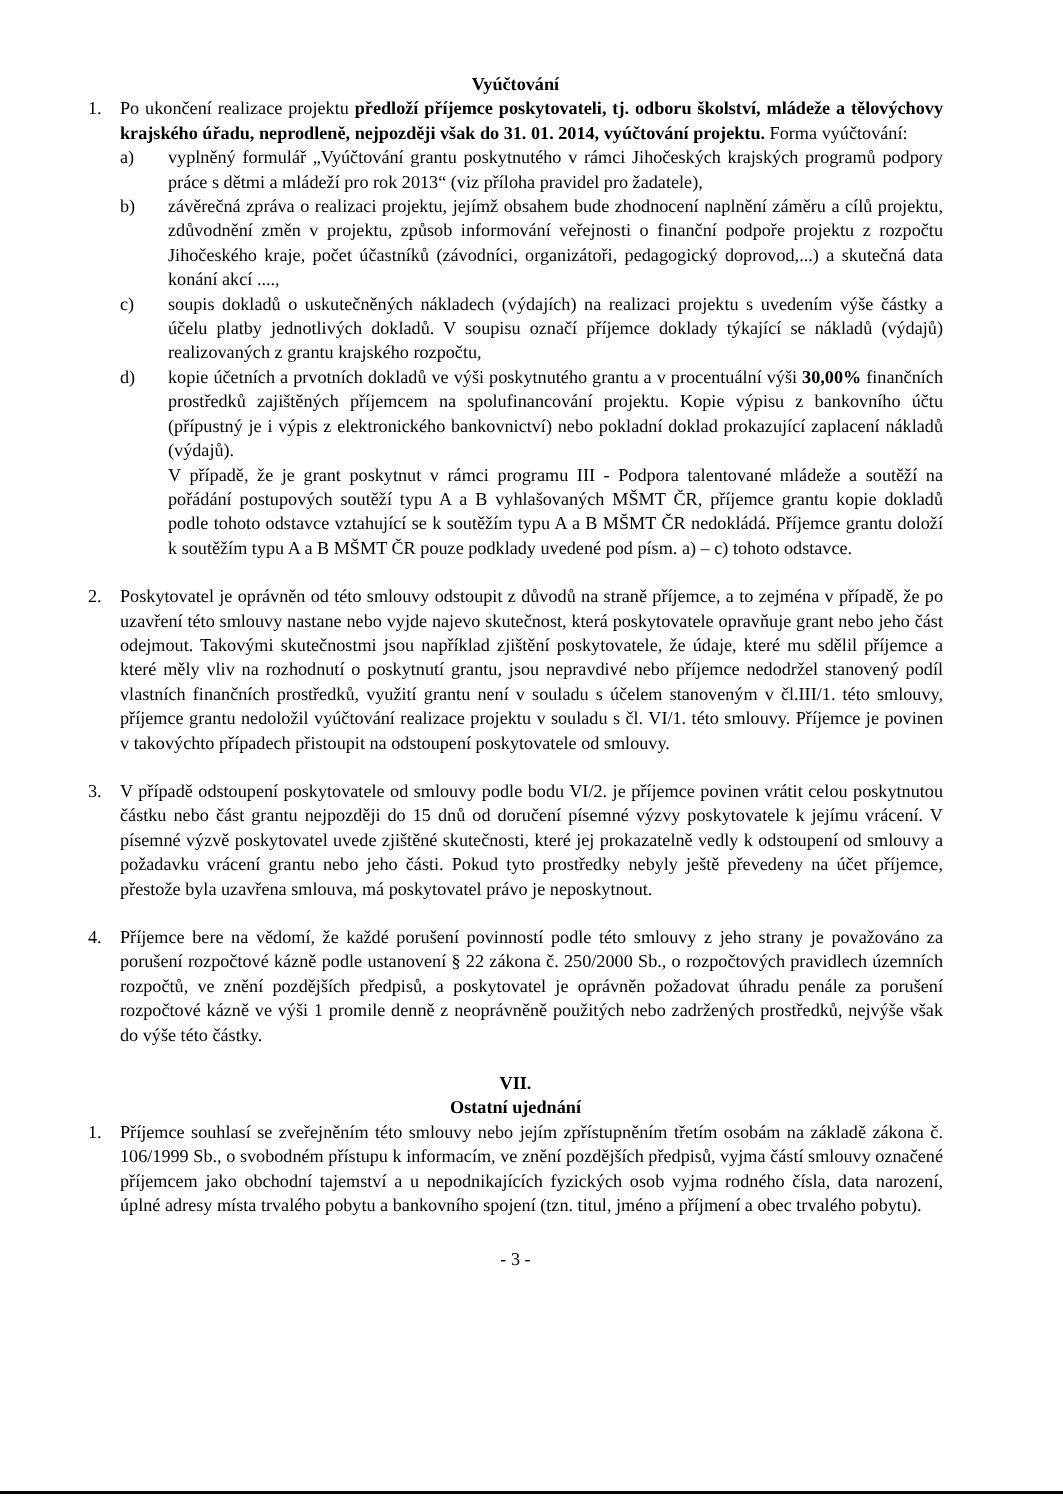Vyúčtování
1. Po ukončení realizace projektu předloží příjemce poskytovateli, tj. odboru školství, mládeže a tělovýchovy krajského úřadu, neprodleně, nejpozději však do 31. 01. 2014, vyúčtování projektu. Forma vyúčtování:
a) vyplněný formulář „Vyúčtování grantu poskytnutého v rámci Jihočeských krajských programů podpory práce s dětmi a mládeží pro rok 2013“ (viz příloha pravidel pro žadatele),
b) závěrečná zpráva o realizaci projektu, jejímž obsahem bude zhodnocení naplnění záměru a cílů projektu, zdůvodnění změn v projektu, způsob informování veřejnosti o finanční podpoře projektu z rozpočtu Jihočeského kraje, počet účastníků (závodníci, organizátoři, pedagogický doprovod,...) a skutečná data konání akcí ....,
c) soupis dokladů o uskutečněných nákladech (výdajích) na realizaci projektu s uvedením výše částky a účelu platby jednotlivých dokladů. V soupisu označí příjemce doklady týkající se nákladů (výdajů) realizovaných z grantu krajského rozpočtu,
d) kopie účetních a prvotních dokladů ve výši poskytnutého grantu a v procentuální výši 30,00% finančních prostředků zajištěných příjemcem na spolufinancování projektu. Kopie výpisu z bankovního účtu (přípustný je i výpis z elektronického bankovnictví) nebo pokladní doklad prokazující zaplacení nákladů (výdajů).
V případě, že je grant poskytnut v rámci programu III - Podpora talentované mládeže a soutěží na pořádání postupových soutěží typu A a B vyhlašovaných MŠMT ČR, příjemce grantu kopie dokladů podle tohoto odstavce vztahující se k soutěžím typu A a B MŠMT ČR nedokládá. Příjemce grantu doloží k soutěžím typu A a B MŠMT ČR pouze podklady uvedené pod písm. a) – c) tohoto odstavce.
2. Poskytovatel je oprávněn od této smlouvy odstoupit z důvodů na straně příjemce, a to zejména v případě, že po uzavření této smlouvy nastane nebo vyjde najevo skutečnost, která poskytovatele opravňuje grant nebo jeho část odejmout. Takovými skutečnostmi jsou například zjištění poskytovatele, že údaje, které mu sdělil příjemce a které měly vliv na rozhodnutí o poskytnutí grantu, jsou nepravdivé nebo příjemce nedodržel stanovený podíl vlastních finančních prostředků, využití grantu není v souladu s účelem stanoveným v čl.III/1. této smlouvy, příjemce grantu nedoložil vyúčtování realizace projektu v souladu s čl. VI/1. této smlouvy. Příjemce je povinen v takovýchto případech přistoupit na odstoupení poskytovatele od smlouvy.
3. V případě odstoupení poskytovatele od smlouvy podle bodu VI/2. je příjemce povinen vrátit celou poskytnutou částku nebo část grantu nejpozději do 15 dnů od doručení písemné výzvy poskytovatele k jejímu vrácení. V písemné výzvě poskytovatel uvede zjištěné skutečnosti, které jej prokazatelně vedly k odstoupení od smlouvy a požadavku vrácení grantu nebo jeho části. Pokud tyto prostředky nebyly ještě převedeny na účet příjemce, přestože byla uzavřena smlouva, má poskytovatel právo je neposkytnout.
4. Příjemce bere na vědomí, že každé porušení povinností podle této smlouvy z jeho strany je považováno za porušení rozpočtové kázně podle ustanovení § 22 zákona č. 250/2000 Sb., o rozpočtových pravidlech územních rozpočtů, ve znění pozdějších předpisů, a poskytovatel je oprávněn požadovat úhradu penále za porušení rozpočtové kázně ve výši 1 promile denně z neoprávněně použitých nebo zadržených prostředků, nejvýše však do výše této částky.
VII.
Ostatní ujednání
1. Příjemce souhlasí se zveřejněním této smlouvy nebo jejím zpřístupněním třetím osobám na základě zákona č. 106/1999 Sb., o svobodném přístupu k informacím, ve znění pozdějších předpisů, vyjma částí smlouvy označené příjemcem jako obchodní tajemství a u nepodnikajících fyzických osob vyjma rodného čísla, data narození, úplné adresy místa trvalého pobytu a bankovního spojení (tzn. titul, jméno a příjmení a obec trvalého pobytu).
- 3 -